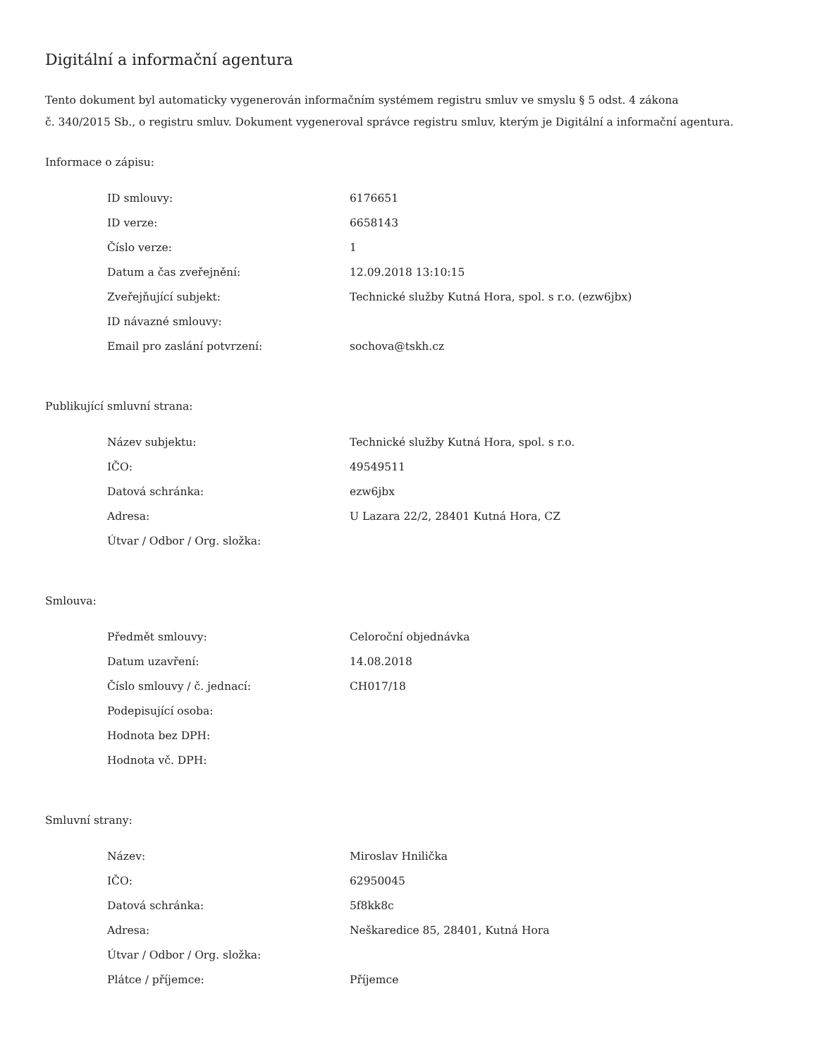Digitální a informační agentura
Tento dokument byl automaticky vygenerován informačním systémem registru smluv ve smyslu § 5 odst. 4 zákona
č. 340/2015 Sb., o registru smluv. Dokument vygeneroval správce registru smluv, kterým je Digitální a informační agentura.
Informace o zápisu:
| ID smlouvy: | 6176651 |
| ID verze: | 6658143 |
| Číslo verze: | 1 |
| Datum a čas zveřejnění: | 12.09.2018 13:10:15 |
| Zveřejňující subjekt: | Technické služby Kutná Hora, spol. s r.o. (ezw6jbx) |
| ID návazné smlouvy: | |
| Email pro zaslání potvrzení: | sochova@tskh.cz |
Publikující smluvní strana:
| Název subjektu: | Technické služby Kutná Hora, spol. s r.o. |
| IČO: | 49549511 |
| Datová schránka: | ezw6jbx |
| Adresa: | U Lazara 22/2, 28401 Kutná Hora, CZ |
| Útvar / Odbor / Org. složka: | |
Smlouva:
| Předmět smlouvy: | Celoroční objednávka |
| Datum uzavření: | 14.08.2018 |
| Číslo smlouvy / č. jednací: | CH017/18 |
| Podepisující osoba: | |
| Hodnota bez DPH: | |
| Hodnota vč. DPH: | |
Smluvní strany:
| Název: | Miroslav Hnilička |
| IČO: | 62950045 |
| Datová schránka: | 5f8kk8c |
| Adresa: | Neškaredice 85, 28401, Kutná Hora |
| Útvar / Odbor / Org. složka: | |
| Plátce / příjemce: | Příjemce |